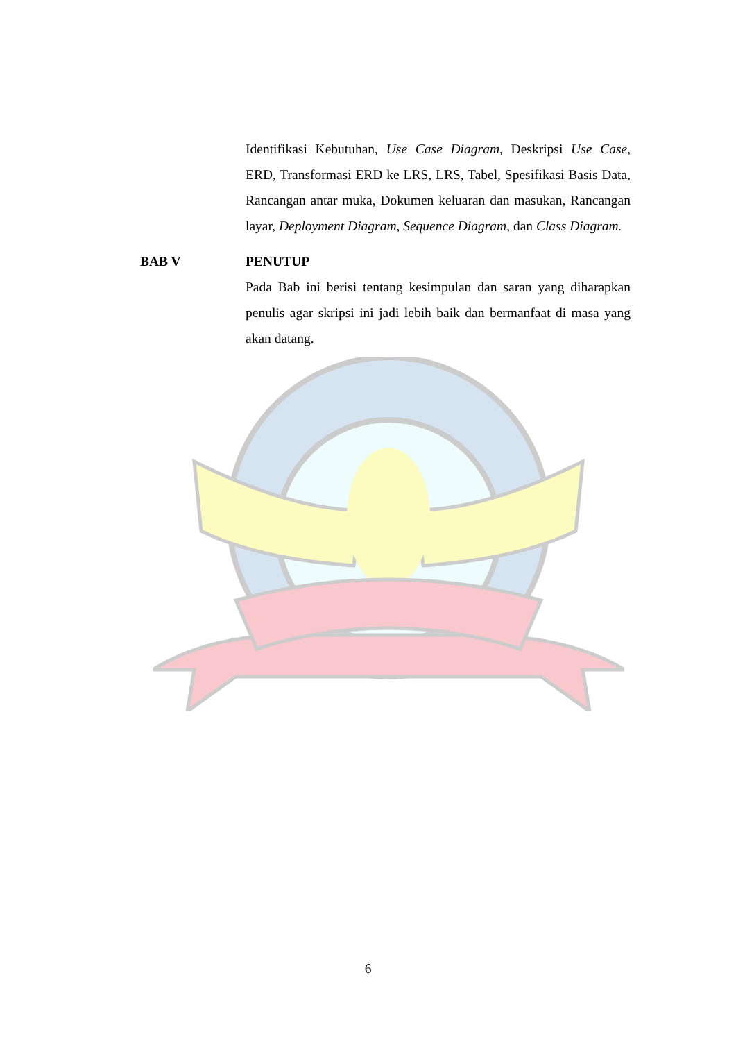Identifikasi Kebutuhan, Use Case Diagram, Deskripsi Use Case, ERD, Transformasi ERD ke LRS, LRS, Tabel, Spesifikasi Basis Data, Rancangan antar muka, Dokumen keluaran dan masukan, Rancangan layar, Deployment Diagram, Sequence Diagram, dan Class Diagram.
BAB V PENUTUP
Pada Bab ini berisi tentang kesimpulan dan saran yang diharapkan penulis agar skripsi ini jadi lebih baik dan bermanfaat di masa yang akan datang.
6